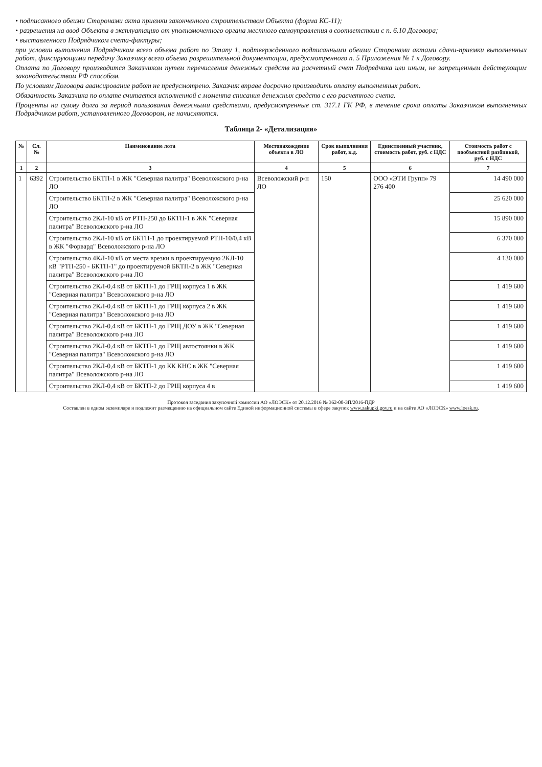• подписанного обеими Сторонами акта приемки законченного строительством Объекта (форма КС-11);
• разрешения на ввод Объекта в эксплуатацию от уполномоченного органа местного самоуправления в соответствии с п. 6.10 Договора;
• выставленного Подрядчиком счета-фактуры;
при условии выполнения Подрядчиком всего объема работ по Этапу 1, подтвержденного подписанными обеими Сторонами актами сдачи-приемки выполненных работ, фиксирующими передачу Заказчику всего объема разрешительной документации, предусмотренного п. 5 Приложения № 1 к Договору.
Оплата по Договору производится Заказчиком путем перечисления денежных средств на расчетный счет Подрядчика или иным, не запрещенным действующим законодательством РФ способом.
По условиям Договора авансирование работ не предусмотрено. Заказчик вправе досрочно производить оплату выполненных работ.
Обязанность Заказчика по оплате считается исполненной с момента списания денежных средств с его расчетного счета.
Проценты на сумму долга за период пользования денежными средствами, предусмотренные ст. 317.1 ГК РФ, в течение срока оплаты Заказчиком выполненных Подрядчиком работ, установленного Договором, не начисляются.
Таблица 2- «Детализация»
| № | Сл.№ | Наименование лота | Местонахождение объекта в ЛО | Срок выполнения работ, к.д. | Единственный участник, стоимость работ, руб. с НДС | Стоимость работ с пообъектной разбивкой, руб. с НДС |
| --- | --- | --- | --- | --- | --- | --- |
| 1 | 2 | 3 | 4 | 5 | 6 | 7 |
| 1 | 6392 | Строительство БКТП-1 в ЖК "Северная палитра" Всеволожского р-на ЛО | Всеволожский р-н ЛО | 150 | ООО «ЭТИ Групп» 79 276 400 | 14 490 000 |
| | | Строительство БКТП-2 в ЖК "Северная палитра" Всеволожского р-на ЛО | | | | 25 620 000 |
| | | Строительство 2КЛ-10 кВ от РТП-250 до БКТП-1 в ЖК "Северная палитра" Всеволожского р-на ЛО | | | | 15 890 000 |
| | | Строительство 2КЛ-10 кВ от БКТП-1 до проектируемой РТП-10/0,4 кВ в ЖК "Форвард" Всеволожского р-на ЛО | | | | 6 370 000 |
| | | Строительство 4КЛ-10 кВ от места врезки в проектируемую 2КЛ-10 кВ "РТП-250 - БКТП-1" до проектируемой БКТП-2 в ЖК "Северная палитра" Всеволожского р-на ЛО | | | | 4 130 000 |
| | | Строительство 2КЛ-0,4 кВ от БКТП-1 до ГРЩ корпуса 1 в ЖК "Северная палитра" Всеволожского р-на ЛО | | | | 1 419 600 |
| | | Строительство 2КЛ-0,4 кВ от БКТП-1 до ГРЩ корпуса 2 в ЖК "Северная палитра" Всеволожского р-на ЛО | | | | 1 419 600 |
| | | Строительство 2КЛ-0,4 кВ от БКТП-1 до ГРЩ ДОУ в ЖК "Северная палитра" Всеволожского р-на ЛО | | | | 1 419 600 |
| | | Строительство 2КЛ-0,4 кВ от БКТП-1 до ГРЩ автостоянки в ЖК "Северная палитра" Всеволожского р-на ЛО | | | | 1 419 600 |
| | | Строительство 2КЛ-0,4 кВ от БКТП-1 до КК КНС в ЖК "Северная палитра" Всеволожского р-на ЛО | | | | 1 419 600 |
| | | Строительство 2КЛ-0,4 кВ от БКТП-2 до ГРЩ корпуса 4 в | | | | 1 419 600 |
Протокол заседания закупочной комиссии АО «ЛОЭСК» от 20.12.2016 № 362-00-ЗП/2016-ПДР
Составлен в одном экземпляре и подлежит размещению на официальном сайте Единой информационной системы в сфере закупок www.zakupki.gov.ru и на сайте АО «ЛОЭСК» www.loesk.ru.